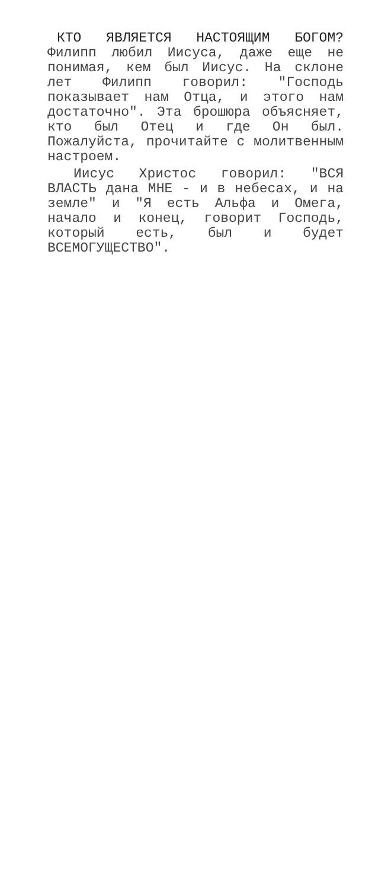КТО ЯВЛЯЕТСЯ НАСТОЯЩИМ БОГОМ?
Филипп любил Иисуса, даже еще не понимая, кем был Иисус. На склоне лет Филипп говорил: "Господь показывает нам Отца, и этого нам достаточно". Эта брошюра объясняет, кто был Отец и где Он был. Пожалуйста, прочитайте с молитвенным настроем.
Иисус Христос говорил: "ВСЯ ВЛАСТЬ дана МНЕ - и в небесах, и на земле" и "Я есть Альфа и Омега, начало и конец, говорит Господь, который есть, был и будет ВСЕМОГУЩЕСТВО".